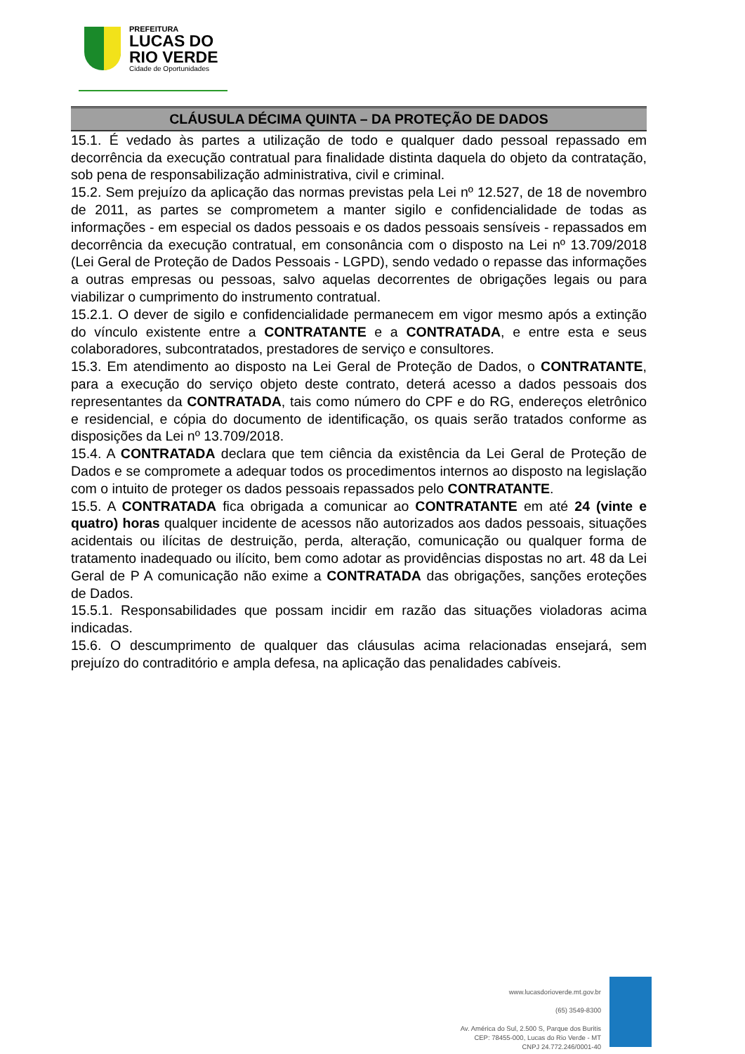PREFEITURA
LUCAS DO
RIO VERDE
Cidade de Oportunidades
CLÁUSULA DÉCIMA QUINTA – DA PROTEÇÃO DE DADOS
15.1. É vedado às partes a utilização de todo e qualquer dado pessoal repassado em decorrência da execução contratual para finalidade distinta daquela do objeto da contratação, sob pena de responsabilização administrativa, civil e criminal.
15.2. Sem prejuízo da aplicação das normas previstas pela Lei nº 12.527, de 18 de novembro de 2011, as partes se comprometem a manter sigilo e confidencialidade de todas as informações - em especial os dados pessoais e os dados pessoais sensíveis - repassados em decorrência da execução contratual, em consonância com o disposto na Lei nº 13.709/2018 (Lei Geral de Proteção de Dados Pessoais - LGPD), sendo vedado o repasse das informações a outras empresas ou pessoas, salvo aquelas decorrentes de obrigações legais ou para viabilizar o cumprimento do instrumento contratual.
15.2.1. O dever de sigilo e confidencialidade permanecem em vigor mesmo após a extinção do vínculo existente entre a CONTRATANTE e a CONTRATADA, e entre esta e seus colaboradores, subcontratados, prestadores de serviço e consultores.
15.3. Em atendimento ao disposto na Lei Geral de Proteção de Dados, o CONTRATANTE, para a execução do serviço objeto deste contrato, deterá acesso a dados pessoais dos representantes da CONTRATADA, tais como número do CPF e do RG, endereços eletrônico e residencial, e cópia do documento de identificação, os quais serão tratados conforme as disposições da Lei nº 13.709/2018.
15.4. A CONTRATADA declara que tem ciência da existência da Lei Geral de Proteção de Dados e se compromete a adequar todos os procedimentos internos ao disposto na legislação com o intuito de proteger os dados pessoais repassados pelo CONTRATANTE.
15.5. A CONTRATADA fica obrigada a comunicar ao CONTRATANTE em até 24 (vinte e quatro) horas qualquer incidente de acessos não autorizados aos dados pessoais, situações acidentais ou ilícitas de destruição, perda, alteração, comunicação ou qualquer forma de tratamento inadequado ou ilícito, bem como adotar as providências dispostas no art. 48 da Lei Geral de P A comunicação não exime a CONTRATADA das obrigações, sanções eroteções de Dados.
15.5.1. Responsabilidades que possam incidir em razão das situações violadoras acima indicadas.
15.6. O descumprimento de qualquer das cláusulas acima relacionadas ensejará, sem prejuízo do contraditório e ampla defesa, na aplicação das penalidades cabíveis.
www.lucasdorioverde.mt.gov.br
(65) 3549-8300
Av. América do Sul, 2.500 S, Parque dos Buritis
CEP: 78455-000, Lucas do Rio Verde - MT
CNPJ 24.772.246/0001-40